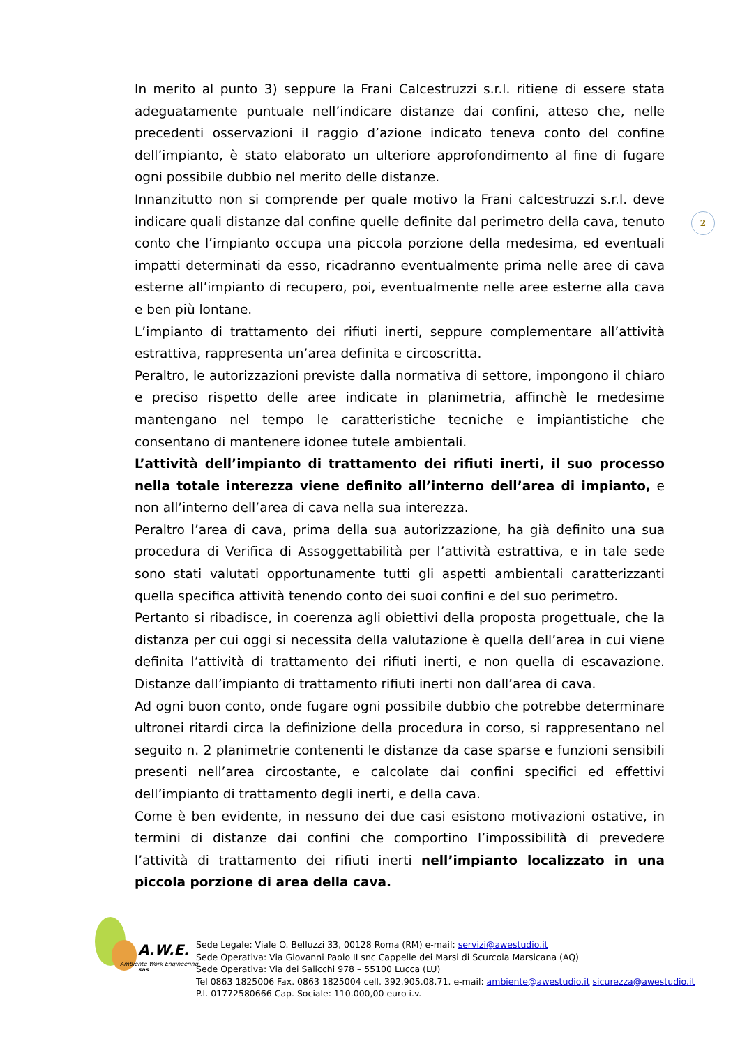In merito al punto 3) seppure la Frani Calcestruzzi s.r.l. ritiene di essere stata adeguatamente puntuale nell’indicare distanze dai confini, atteso che, nelle precedenti osservazioni il raggio d’azione indicato teneva conto del confine dell’impianto, è stato elaborato un ulteriore approfondimento al fine di fugare ogni possibile dubbio nel merito delle distanze.
Innanzitutto non si comprende per quale motivo la Frani calcestruzzi s.r.l. deve indicare quali distanze dal confine quelle definite dal perimetro della cava, tenuto conto che l’impianto occupa una piccola porzione della medesima, ed eventuali impatti determinati da esso, ricadranno eventualmente prima nelle aree di cava esterne all’impianto di recupero, poi, eventualmente nelle aree esterne alla cava e ben più lontane.
L’impianto di trattamento dei rifiuti inerti, seppure complementare all’attività estrattiva, rappresenta un’area definita e circoscritta.
Peraltro, le autorizzazioni previste dalla normativa di settore, impongono il chiaro e preciso rispetto delle aree indicate in planimetria, affinchè le medesime mantengano nel tempo le caratteristiche tecniche e impiantistiche che consentano di mantenere idonee tutele ambientali.
L’attività dell’impianto di trattamento dei rifiuti inerti, il suo processo nella totale interezza viene definito all’interno dell’area di impianto, e non all’interno dell’area di cava nella sua interezza.
Peraltro l’area di cava, prima della sua autorizzazione, ha già definito una sua procedura di Verifica di Assoggettabilità per l’attività estrattiva, e in tale sede sono stati valutati opportunamente tutti gli aspetti ambientali caratterizzanti quella specifica attività tenendo conto dei suoi confini e del suo perimetro.
Pertanto si ribadisce, in coerenza agli obiettivi della proposta progettuale, che la distanza per cui oggi si necessita della valutazione è quella dell’area in cui viene definita l’attività di trattamento dei rifiuti inerti, e non quella di escavazione. Distanze dall’impianto di trattamento rifiuti inerti non dall’area di cava.
Ad ogni buon conto, onde fugare ogni possibile dubbio che potrebbe determinare ultronei ritardi circa la definizione della procedura in corso, si rappresentano nel seguito n. 2 planimetrie contenenti le distanze da case sparse e funzioni sensibili presenti nell’area circostante, e calcolate dai confini specifici ed effettivi dell’impianto di trattamento degli inerti, e della cava.
Come è ben evidente, in nessuno dei due casi esistono motivazioni ostative, in termini di distanze dai confini che comportino l’impossibilità di prevedere l’attività di trattamento dei rifiuti inerti nell’impianto localizzato in una piccola porzione di area della cava.
2
A.W.E. sas
Ambiente Work Engineering
Sede Legale: Viale O. Belluzzi 33, 00128 Roma (RM) e-mail: servizi@awestudio.it
Sede Operativa: Via Giovanni Paolo II snc Cappelle dei Marsi di Scurcola Marsicana (AQ)
Sede Operativa: Via dei Salicchi 978 – 55100 Lucca (LU)
Tel 0863 1825006 Fax. 0863 1825004 cell. 392.905.08.71. e-mail: ambiente@awestudio.it sicurezza@awestudio.it
P.I. 01772580666 Cap. Sociale: 110.000,00 euro i.v.